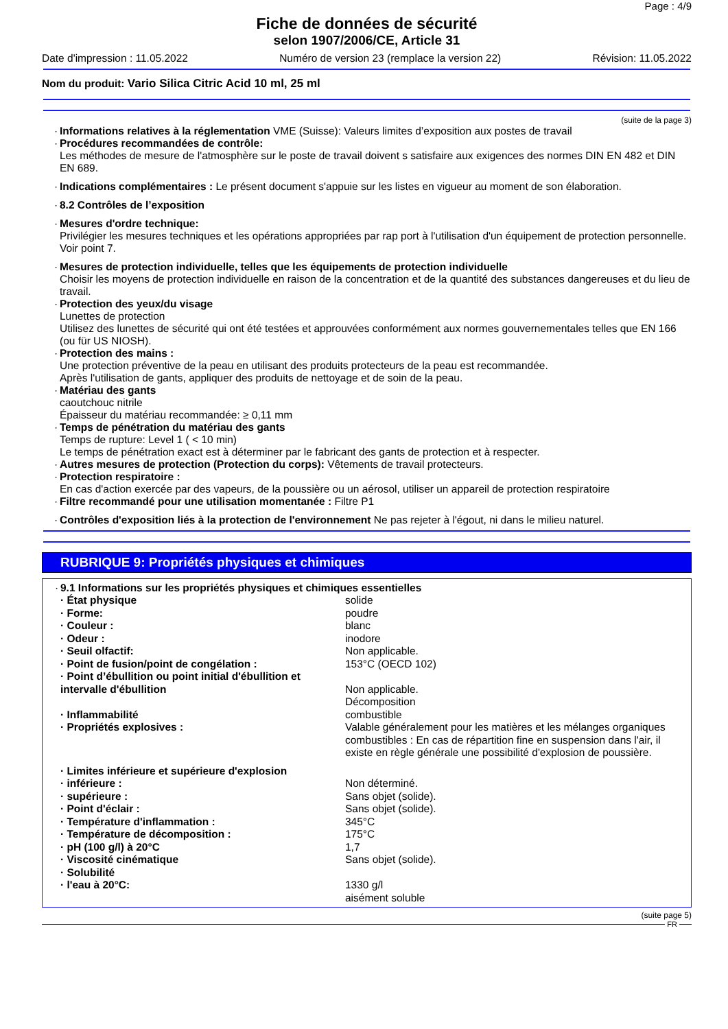Page : 4/9
Fiche de données de sécurité
selon 1907/2006/CE, Article 31
Date d'impression : 11.05.2022 Numéro de version 23 (remplace la version 22) Révision: 11.05.2022
Nom du produit: Vario Silica Citric Acid 10 ml, 25 ml
(suite de la page 3)
· Informations relatives à la réglementation VME (Suisse): Valeurs limites d’exposition aux postes de travail
· Procédures recommandées de contrôle:
Les méthodes de mesure de l'atmosphère sur le poste de travail doivent s satisfaire aux exigences des normes DIN EN 482 et DIN EN 689.
· Indications complémentaires : Le présent document s'appuie sur les listes en vigueur au moment de son élaboration.
· 8.2 Contrôles de l’exposition
· Mesures d'ordre technique:
Privilégier les mesures techniques et les opérations appropriées par rap port à l'utilisation d'un équipement de protection personnelle.
Voir point 7.
· Mesures de protection individuelle, telles que les équipements de protection individuelle
Choisir les moyens de protection individuelle en raison de la concentration et de la quantité des substances dangereuses et du lieu de travail.
· Protection des yeux/du visage
Lunettes de protection
Utilisez des lunettes de sécurité qui ont été testées et approuvées conformément aux normes gouvernementales telles que EN 166 (ou für US NIOSH).
· Protection des mains :
Une protection préventive de la peau en utilisant des produits protecteurs de la peau est recommandée.
Après l'utilisation de gants, appliquer des produits de nettoyage et de soin de la peau.
· Matériau des gants
caoutchouc nitrile
Épaisseur du matériau recommandée: ≥ 0,11 mm
· Temps de pénétration du matériau des gants
Temps de rupture: Level 1 ( < 10 min)
Le temps de pénétration exact est à déterminer par le fabricant des gants de protection et à respecter.
· Autres mesures de protection (Protection du corps): Vêtements de travail protecteurs.
· Protection respiratoire :
En cas d'action exercée par des vapeurs, de la poussière ou un aérosol, utiliser un appareil de protection respiratoire
· Filtre recommandé pour une utilisation momentanée : Filtre P1
· Contrôles d'exposition liés à la protection de l'environnement Ne pas rejeter à l'égout, ni dans le milieu naturel.
RUBRIQUE 9: Propriétés physiques et chimiques
· 9.1 Informations sur les propriétés physiques et chimiques essentielles
| · État physique | solide |
| · Forme: | poudre |
| · Couleur : | blanc |
| · Odeur : | inodore |
| · Seuil olfactif: | Non applicable. |
| · Point de fusion/point de congélation : | 153°C (OECD 102) |
| · Point d’ébullition ou point initial d'ébullition et intervalle d'ébullition | Non applicable. Décomposition |
| · Inflammabilité | combustible |
| · Propriétés explosives : | Valable généralement pour les matières et les mélanges organiques combustibles : En cas de répartition fine en suspension dans l'air, il existe en règle générale une possibilité d'explosion de poussière. |
| · Limites inférieure et supérieure d'explosion | |
| · inférieure : | Non déterminé. |
| · supérieure : | Sans objet (solide). |
| · Point d'éclair : | Sans objet (solide). |
| · Température d'inflammation : | 345°C |
| · Température de décomposition : | 175°C |
| · pH (100 g/l) à 20°C | 1,7 |
| · Viscosité cinématique | Sans objet (solide). |
| · Solubilité | |
| · l'eau à 20°C: | 1330 g/l aisément soluble |
(suite page 5)
FR